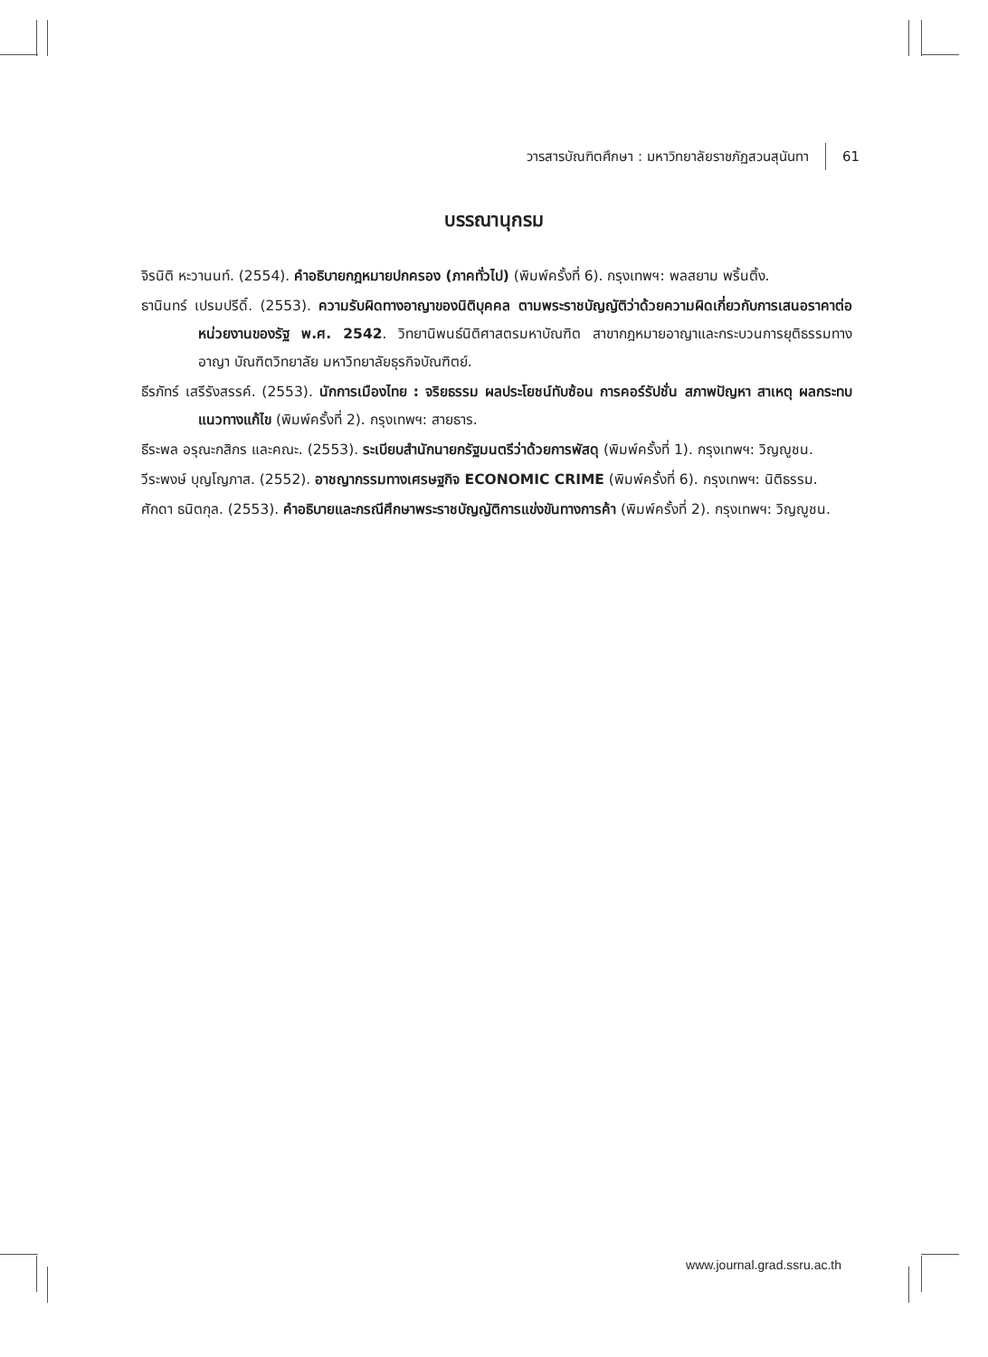วารสารบัณฑิตศึกษา : มหาวิทยาลัยราชภัฏสวนสุนันทา 61
บรรณานุกรม
จิรนิติ หะวานนท์. (2554). คำอธิบายกฎหมายปกครอง (ภาคทั่วไป) (พิมพ์ครั้งที่ 6). กรุงเทพฯ: พลสยาม พริ้นติ้ง.
ธานินทร์ เปรมปรีดิ์. (2553). ความรับผิดทางอาญาของนิติบุคคล ตามพระราชบัญญัติว่าด้วยความผิดเกี่ยวกับการเสนอราคาต่อหน่วยงานของรัฐ พ.ศ. 2542. วิทยานิพนธ์นิติศาสตรมหาบัณฑิต สาขากฎหมายอาญาและกระบวนการยุติธรรมทางอาญา บัณฑิตวิทยาลัย มหาวิทยาลัยธุรกิจบัณฑิตย์.
ธีรภัทร์ เสรีรังสรรค์. (2553). นักการเมืองไทย : จริยธรรม ผลประโยชน์ทับซ้อน การคอร์รัปชั่น สภาพปัญหา สาเหตุ ผลกระทบ แนวทางแก้ไข (พิมพ์ครั้งที่ 2). กรุงเทพฯ: สายธาร.
ธีระพล อรุณะกสิกร และคณะ. (2553). ระเบียบสำนักนายกรัฐมนตรีว่าด้วยการพัสดุ (พิมพ์ครั้งที่ 1). กรุงเทพฯ: วิญญูชน.
วีระพงษ์ บุญโญภาส. (2552). อาชญากรรมทางเศรษฐกิจ ECONOMIC CRIME (พิมพ์ครั้งที่ 6). กรุงเทพฯ: นิติธรรม.
ศักดา ธนิตกุล. (2553). คำอธิบายและกรณีศึกษาพระราชบัญญัติการแข่งขันทางการค้า (พิมพ์ครั้งที่ 2). กรุงเทพฯ: วิญญูชน.
www.journal.grad.ssru.ac.th